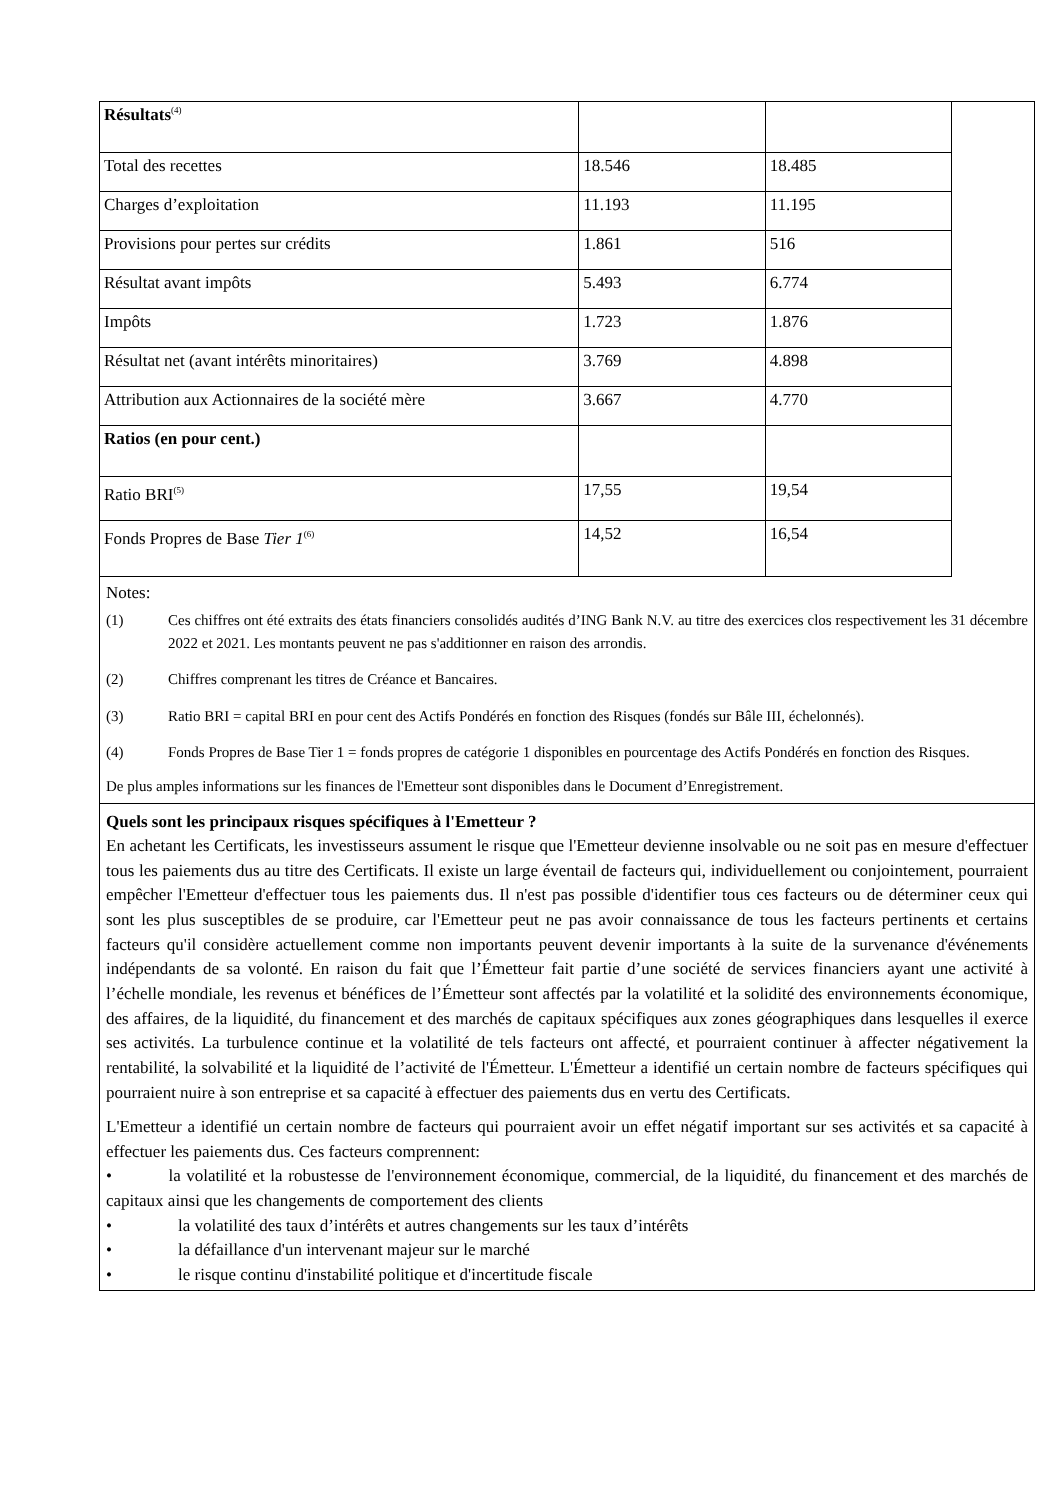| Résultats<sup>(4)</sup> | | |
| Total des recettes | 18.546 | 18.485 |
| Charges d’exploitation | 11.193 | 11.195 |
| Provisions pour pertes sur crédits | 1.861 | 516 |
| Résultat avant impôts | 5.493 | 6.774 |
| Impôts | 1.723 | 1.876 |
| Résultat net (avant intérêts minoritaires) | 3.769 | 4.898 |
| Attribution aux Actionnaires de la société mère | 3.667 | 4.770 |
| Ratios (en pour cent.) | | |
| Ratio BRI<sup>(5)</sup> | 17,55 | 19,54 |
| Fonds Propres de Base Tier 1<sup>(6)</sup> | 14,52 | 16,54 |
Notes:
(1) Ces chiffres ont été extraits des états financiers consolidés audités d’ING Bank N.V. au titre des exercices clos respectivement les 31 décembre 2022 et 2021. Les montants peuvent ne pas s'additionner en raison des arrondis.
(2) Chiffres comprenant les titres de Créance et Bancaires.
(3) Ratio BRI = capital BRI en pour cent des Actifs Pondérés en fonction des Risques (fondés sur Bâle III, échelonnés).
(4) Fonds Propres de Base Tier 1 = fonds propres de catégorie 1 disponibles en pourcentage des Actifs Pondérés en fonction des Risques.
De plus amples informations sur les finances de l'Emetteur sont disponibles dans le Document d’Enregistrement.
Quels sont les principaux risques spécifiques à l'Emetteur ?
En achetant les Certificats, les investisseurs assument le risque que l'Emetteur devienne insolvable ou ne soit pas en mesure d'effectuer tous les paiements dus au titre des Certificats. Il existe un large éventail de facteurs qui, individuellement ou conjointement, pourraient empêcher l'Emetteur d'effectuer tous les paiements dus. Il n'est pas possible d'identifier tous ces facteurs ou de déterminer ceux qui sont les plus susceptibles de se produire, car l'Emetteur peut ne pas avoir connaissance de tous les facteurs pertinents et certains facteurs qu'il considère actuellement comme non importants peuvent devenir importants à la suite de la survenance d'événements indépendants de sa volonté. En raison du fait que l’Émetteur fait partie d’une société de services financiers ayant une activité à l’échelle mondiale, les revenus et bénéfices de l’Émetteur sont affectés par la volatilité et la solidité des environnements économique, des affaires, de la liquidité, du financement et des marchés de capitaux spécifiques aux zones géographiques dans lesquelles il exerce ses activités. La turbulence continue et la volatilité de tels facteurs ont affecté, et pourraient continuer à affecter négativement la rentabilité, la solvabilité et la liquidité de l’activité de l'Émetteur. L'Émetteur a identifié un certain nombre de facteurs spécifiques qui pourraient nuire à son entreprise et sa capacité à effectuer des paiements dus en vertu des Certificats.
L'Emetteur a identifié un certain nombre de facteurs qui pourraient avoir un effet négatif important sur ses activités et sa capacité à effectuer les paiements dus. Ces facteurs comprennent:
• la volatilité et la robustesse de l'environnement économique, commercial, de la liquidité, du financement et des marchés de capitaux ainsi que les changements de comportement des clients
• la volatilité des taux d’intérêts et autres changements sur les taux d’intérêts
• la défaillance d'un intervenant majeur sur le marché
• le risque continu d'instabilité politique et d'incertitude fiscale